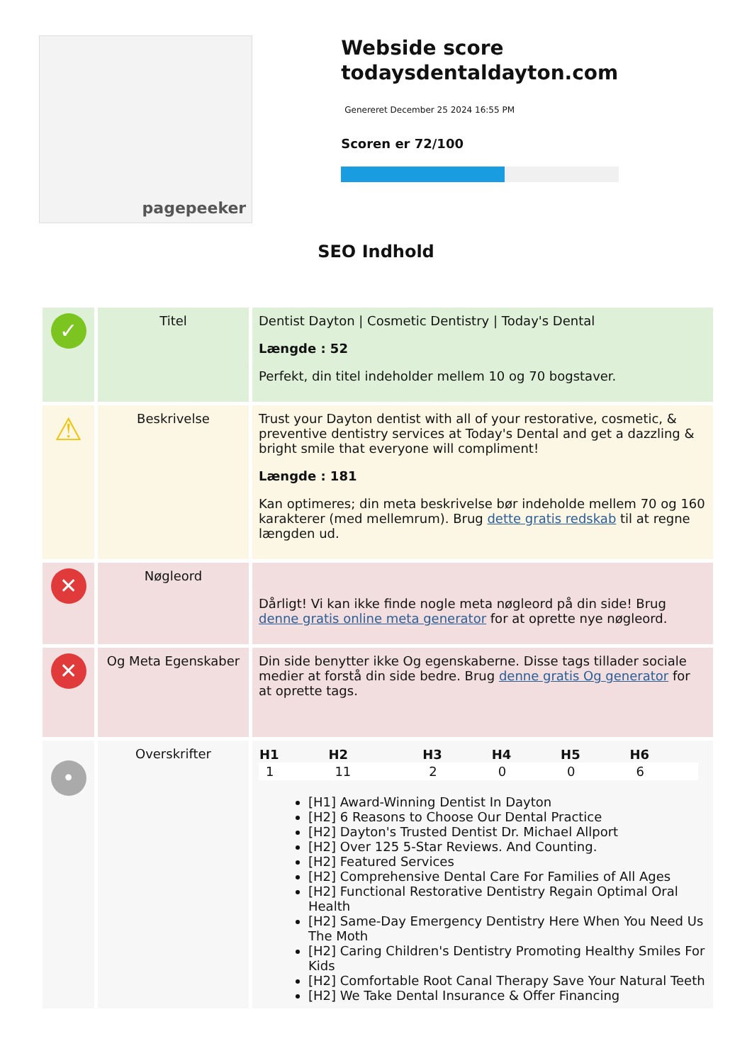pagepeeker
Webside score todaysdentaldayton.com
Genereret December 25 2024 16:55 PM
Scoren er 72/100
SEO Indhold
| ✓ | Titel | Dentist Dayton / Cosmetic Dentistry / Today's Dental Længde : 52 Perfekt, din titel indeholder mellem 10 og 70 bogstaver. |
| ⚠ | Beskrivelse | Trust your Dayton dentist with all of your restorative, cosmetic, & preventive dentistry services at Today's Dental and get a dazzling & bright smile that everyone will compliment! Længde : 181 Kan optimeres; din meta beskrivelse bør indeholde mellem 70 og 160 karakterer (med mellemrum). Brug dette gratis redskab til at regne længden ud. |
| ✕ | Nøgleord | Dårligt! Vi kan ikke finde nogle meta nøgleord på din side! Brug denne gratis online meta generator for at oprette nye nøgleord. |
| ✕ | Og Meta Egenskaber | Din side benytter ikke Og egenskaberne. Disse tags tillader sociale medier at forstå din side bedre. Brug denne gratis Og generator for at oprette tags. |
| • | Overskrifter | / H1 / H2 / H3 / H4 / H5 / H6 / / --- / --- / --- / --- / --- / --- / / 1 / 11 / 2 / 0 / 0 / 6 / [H1] Award-Winning Dentist In Dayton [H2] 6 Reasons to Choose Our Dental Practice [H2] Dayton's Trusted Dentist Dr. Michael Allport [H2] Over 125 5-Star Reviews. And Counting. [H2] Featured Services [H2] Comprehensive Dental Care For Families of All Ages [H2] Functional Restorative Dentistry Regain Optimal Oral Health [H2] Same-Day Emergency Dentistry Here When You Need Us The Moth [H2] Caring Children's Dentistry Promoting Healthy Smiles For Kids [H2] Comfortable Root Canal Therapy Save Your Natural Teeth [H2] We Take Dental Insurance & Offer Financing |